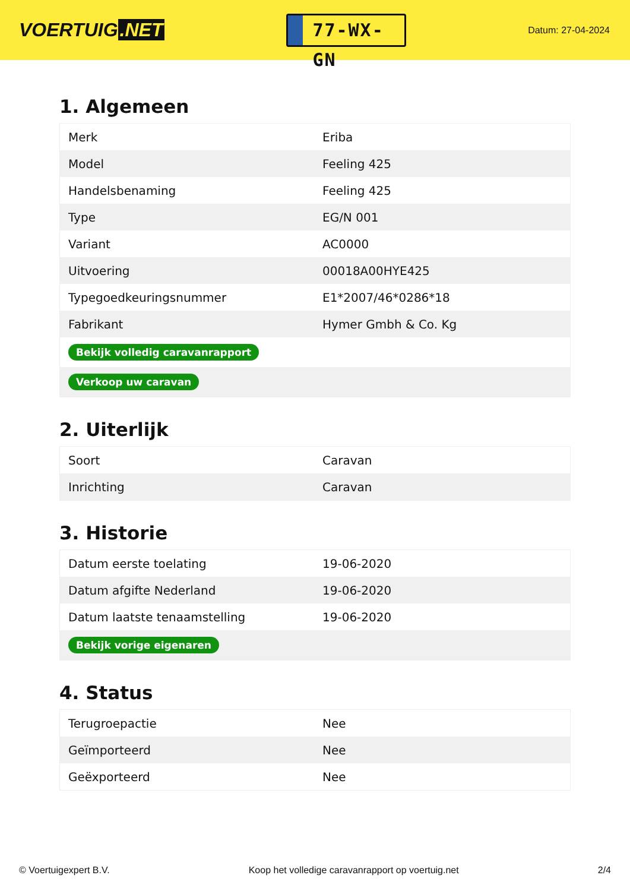VOERTUIG.NET
77-WX-GN
Datum: 27-04-2024
1. Algemeen
| Merk | Eriba |
| Model | Feeling 425 |
| Handelsbenaming | Feeling 425 |
| Type | EG/N 001 |
| Variant | AC0000 |
| Uitvoering | 00018A00HYE425 |
| Typegoedkeuringsnummer | E1*2007/46*0286*18 |
| Fabrikant | Hymer Gmbh & Co. Kg |
| Bekijk volledig caravanrapport | |
| Verkoop uw caravan | |
2. Uiterlijk
| Soort | Caravan |
| Inrichting | Caravan |
3. Historie
| Datum eerste toelating | 19-06-2020 |
| Datum afgifte Nederland | 19-06-2020 |
| Datum laatste tenaamstelling | 19-06-2020 |
| Bekijk vorige eigenaren | |
4. Status
| Terugroepactie | Nee |
| Geïmporteerd | Nee |
| Geëxporteerd | Nee |
© Voertuigexpert B.V. Koop het volledige caravanrapport op voertuig.net 2/4